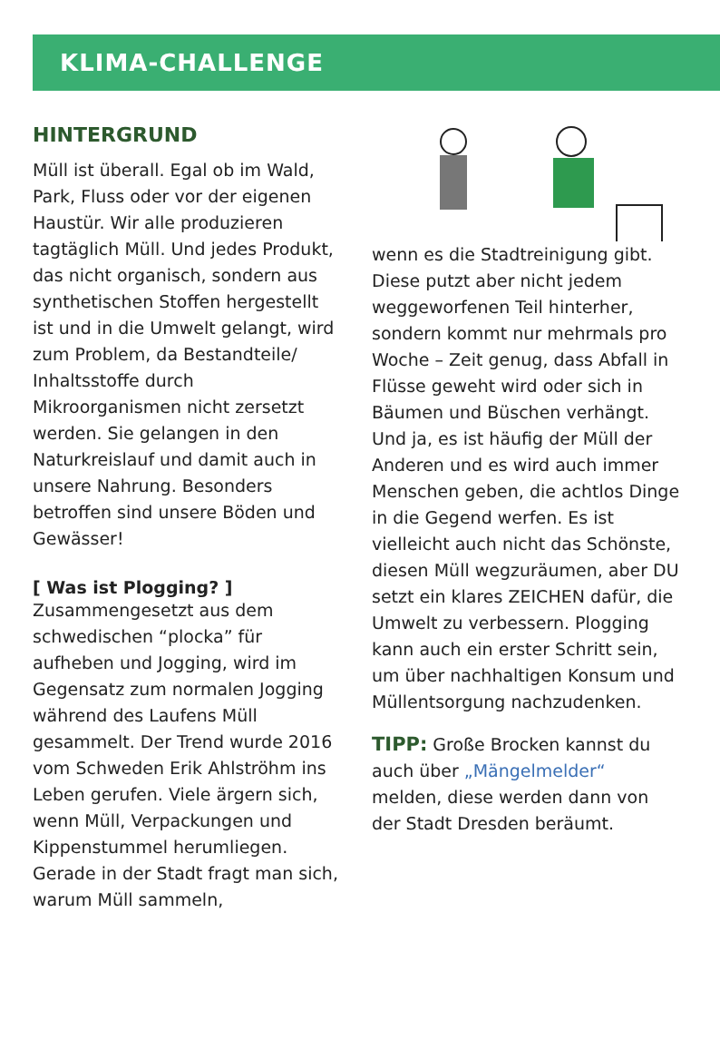KLIMA-CHALLENGE
HINTERGRUND
Müll ist überall. Egal ob im Wald, Park, Fluss oder vor der eigenen Haustür. Wir alle produzieren tagtäglich Müll. Und jedes Produkt, das nicht organisch, sondern aus synthetischen Stoffen hergestellt ist und in die Umwelt gelangt, wird zum Problem, da Bestandteile/ Inhaltsstoffe durch Mikroorganismen nicht zersetzt werden. Sie gelangen in den Naturkreislauf und damit auch in unsere Nahrung. Besonders betroffen sind unsere Böden und Gewässer!
[ Was ist Plogging? ]
Zusammengesetzt aus dem schwedischen “plocka” für aufheben und Jogging, wird im Gegensatz zum normalen Jogging während des Laufens Müll gesammelt. Der Trend wurde 2016 vom Schweden Erik Ahlströhm ins Leben gerufen. Viele ärgern sich, wenn Müll, Verpackungen und Kippenstummel herumliegen. Gerade in der Stadt fragt man sich, warum Müll sammeln,
wenn es die Stadtreinigung gibt. Diese putzt aber nicht jedem weggeworfenen Teil hinterher, sondern kommt nur mehrmals pro Woche – Zeit genug, dass Abfall in Flüsse geweht wird oder sich in Bäumen und Büschen verhängt.
Und ja, es ist häufig der Müll der Anderen und es wird auch immer Menschen geben, die achtlos Dinge in die Gegend werfen. Es ist vielleicht auch nicht das Schönste, diesen Müll wegzuräumen, aber DU setzt ein klares ZEICHEN dafür, die Umwelt zu verbessern. Plogging kann auch ein erster Schritt sein, um über nachhaltigen Konsum und Müllentsorgung nachzudenken.
TIPP: Große Brocken kannst du auch über „Mängelmelder“ melden, diese werden dann von der Stadt Dresden beräumt.